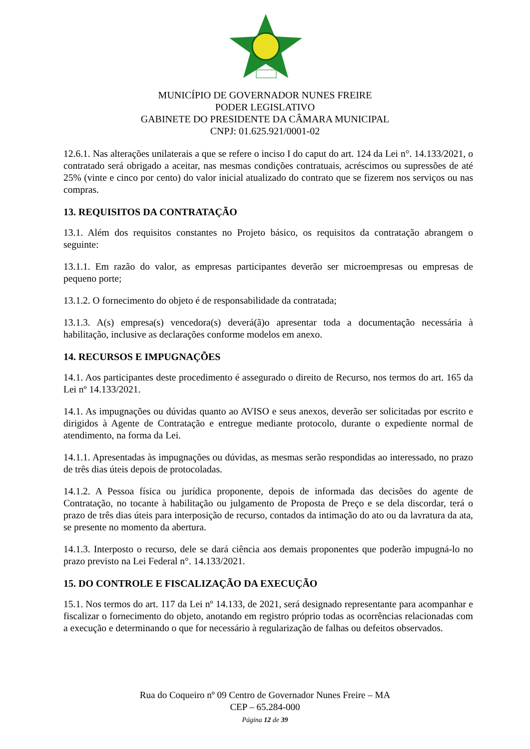MUNICÍPIO DE GOVERNADOR NUNES FREIRE
PODER LEGISLATIVO
GABINETE DO PRESIDENTE DA CÂMARA MUNICIPAL
CNPJ: 01.625.921/0001-02
12.6.1. Nas alterações unilaterais a que se refere o inciso I do caput do art. 124 da Lei n°. 14.133/2021, o contratado será obrigado a aceitar, nas mesmas condições contratuais, acréscimos ou supressões de até 25% (vinte e cinco por cento) do valor inicial atualizado do contrato que se fizerem nos serviços ou nas compras.
13. REQUISITOS DA CONTRATAÇÃO
13.1. Além dos requisitos constantes no Projeto básico, os requisitos da contratação abrangem o seguinte:
13.1.1. Em razão do valor, as empresas participantes deverão ser microempresas ou empresas de pequeno porte;
13.1.2. O fornecimento do objeto é de responsabilidade da contratada;
13.1.3. A(s) empresa(s) vencedora(s) deverá(ã)o apresentar toda a documentação necessária à habilitação, inclusive as declarações conforme modelos em anexo.
14. RECURSOS E IMPUGNAÇÕES
14.1. Aos participantes deste procedimento é assegurado o direito de Recurso, nos termos do art. 165 da Lei nº 14.133/2021.
14.1. As impugnações ou dúvidas quanto ao AVISO e seus anexos, deverão ser solicitadas por escrito e dirigidos à Agente de Contratação e entregue mediante protocolo, durante o expediente normal de atendimento, na forma da Lei.
14.1.1. Apresentadas às impugnações ou dúvidas, as mesmas serão respondidas ao interessado, no prazo de três dias úteis depois de protocoladas.
14.1.2. A Pessoa física ou jurídica proponente, depois de informada das decisões do agente de Contratação, no tocante à habilitação ou julgamento de Proposta de Preço e se dela discordar, terá o prazo de três dias úteis para interposição de recurso, contados da intimação do ato ou da lavratura da ata, se presente no momento da abertura.
14.1.3. Interposto o recurso, dele se dará ciência aos demais proponentes que poderão impugná-lo no prazo previsto na Lei Federal n°. 14.133/2021.
15. DO CONTROLE E FISCALIZAÇÃO DA EXECUÇÃO
15.1. Nos termos do art. 117 da Lei nº 14.133, de 2021, será designado representante para acompanhar e fiscalizar o fornecimento do objeto, anotando em registro próprio todas as ocorrências relacionadas com a execução e determinando o que for necessário à regularização de falhas ou defeitos observados.
Rua do Coqueiro nº 09 Centro de Governador Nunes Freire – MA
CEP – 65.284-000
Página 12 de 39